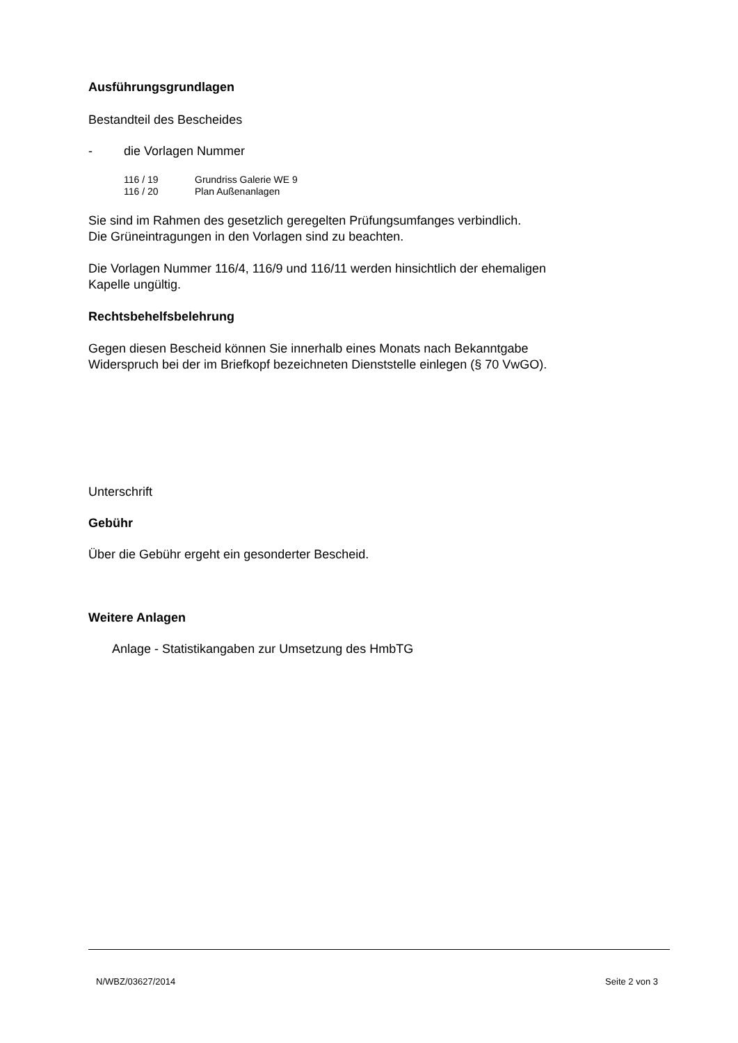Ausführungsgrundlagen
Bestandteil des Bescheides
- die Vorlagen Nummer
116 / 19 Grundriss Galerie WE 9
116 / 20 Plan Außenanlagen
Sie sind im Rahmen des gesetzlich geregelten Prüfungsumfanges verbindlich.
Die Grüneintragungen in den Vorlagen sind zu beachten.
Die Vorlagen Nummer 116/4, 116/9 und 116/11 werden hinsichtlich der ehemaligen
Kapelle ungültig.
Rechtsbehelfsbelehrung
Gegen diesen Bescheid können Sie innerhalb eines Monats nach Bekanntgabe
Widerspruch bei der im Briefkopf bezeichneten Dienststelle einlegen (§ 70 VwGO).
Unterschrift
Gebühr
Über die Gebühr ergeht ein gesonderter Bescheid.
Weitere Anlagen
Anlage - Statistikangaben zur Umsetzung des HmbTG
N/WBZ/03627/2014 Seite 2 von 3